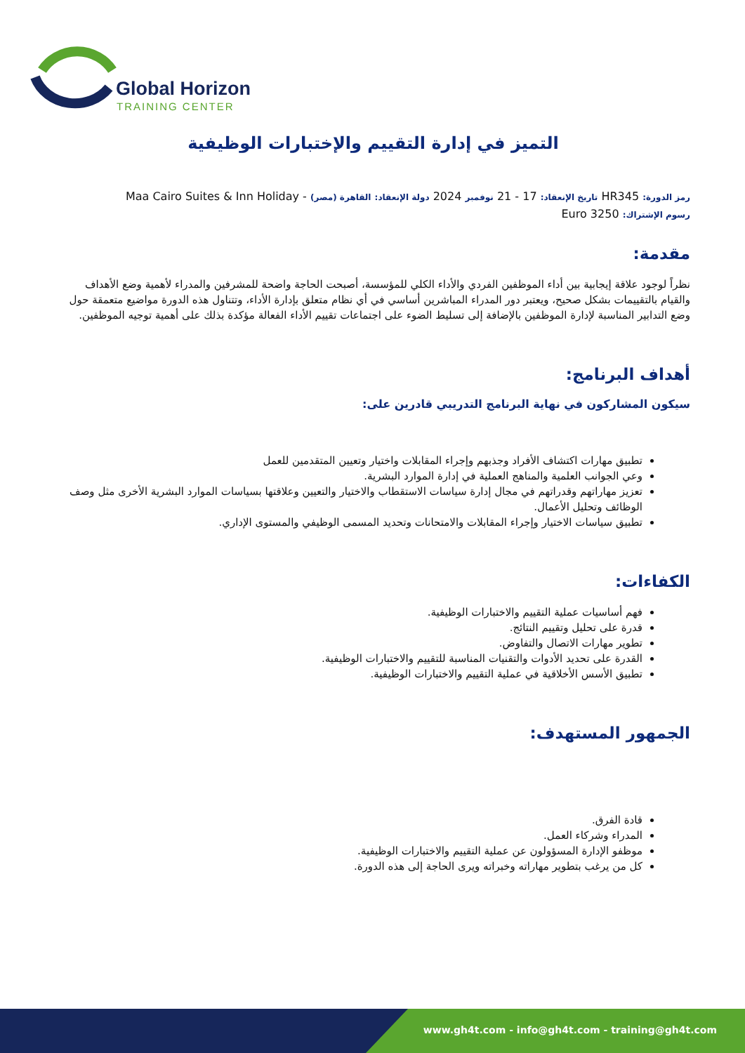Global Horizon
TRAINING CENTER
التميز في إدارة التقييم والإختبارات الوظيفية
رمز الدورة: HR345 تاريخ الإنعقاد: 17 - 21 نوفمبر 2024 دولة الإنعقاد: القاهرة (مصر) - Maa Cairo Suites & Inn Holiday رسوم الإشتراك: 3250 Euro
مقدمة:
نظراً لوجود علاقة إيجابية بين أداء الموظفين الفردي والأداء الكلي للمؤسسة، أصبحت الحاجة واضحة للمشرفين والمدراء لأهمية وضع الأهداف والقيام بالتقييمات بشكل صحيح، ويعتبر دور المدراء المباشرين أساسي في أي نظام متعلق بإدارة الأداء، وتتناول هذه الدورة مواضيع متعمقة حول وضع التدابير المناسبة لإدارة الموظفين بالإضافة إلى تسليط الضوء على اجتماعات تقييم الأداء الفعالة مؤكدة بذلك على أهمية توجيه الموظفين.
أهداف البرنامج:
سيكون المشاركون في نهاية البرنامج التدريبي قادرين على:
تطبيق مهارات اكتشاف الأفراد وجذبهم وإجراء المقابلات واختيار وتعيين المتقدمين للعمل
وعي الجوانب العلمية والمناهج العملية في إدارة الموارد البشرية.
تعزيز مهاراتهم وقدراتهم في مجال إدارة سياسات الاستقطاب والاختيار والتعيين وعلاقتها بسياسات الموارد البشرية الأخرى مثل وصف الوظائف وتحليل الأعمال.
تطبيق سياسات الاختيار وإجراء المقابلات والامتحانات وتحديد المسمى الوظيفي والمستوى الإداري.
الكفاءات:
فهم أساسيات عملية التقييم والاختبارات الوظيفية.
قدرة على تحليل وتقييم النتائج.
تطوير مهارات الاتصال والتفاوض.
القدرة على تحديد الأدوات والتقنيات المناسبة للتقييم والاختبارات الوظيفية.
تطبيق الأسس الأخلاقية في عملية التقييم والاختبارات الوظيفية.
الجمهور المستهدف:
قادة الفرق.
المدراء وشركاء العمل.
موظفو الإدارة المسؤولون عن عملية التقييم والاختبارات الوظيفية.
كل من يرغب بتطوير مهاراته وخبراته ويرى الحاجة إلى هذه الدورة.
www.gh4t.com - info@gh4t.com - training@gh4t.com